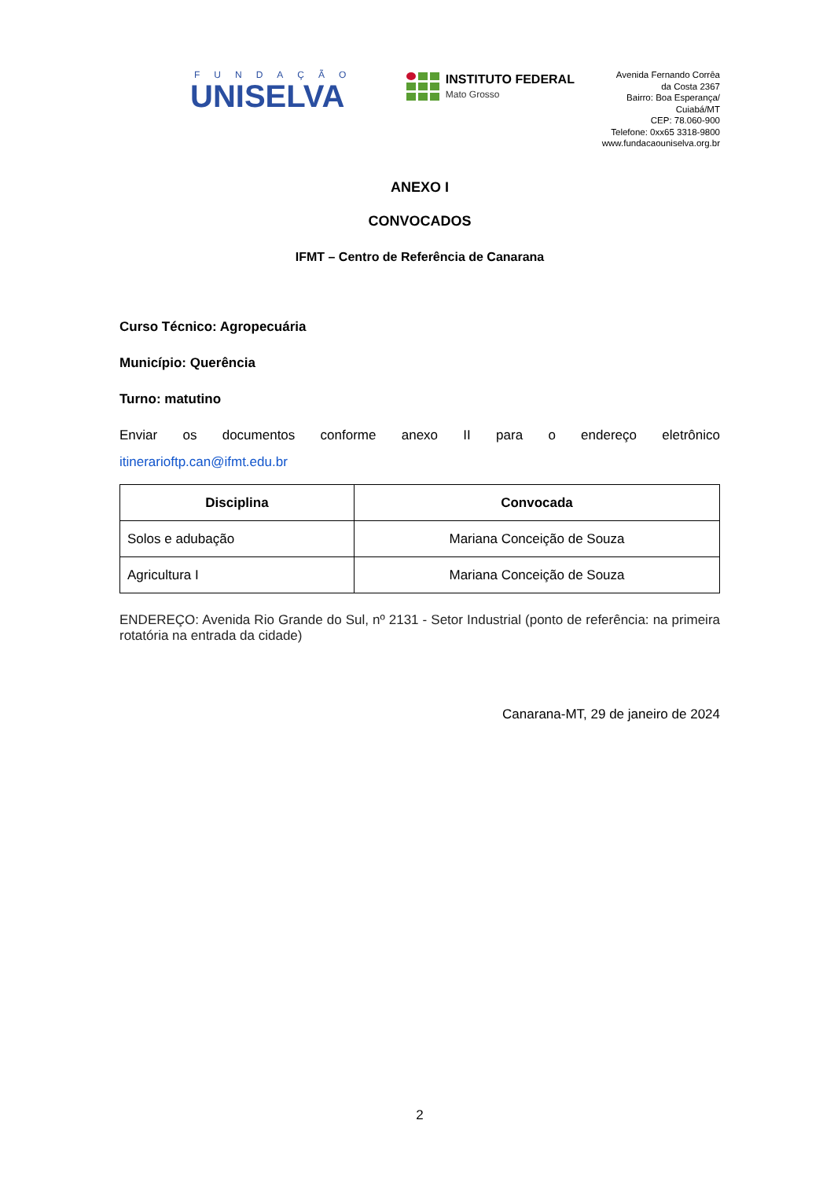FUNDAÇÃO
UNISELVA
INSTITUTO FEDERAL
Mato Grosso
Avenida Fernando Corrêa
da Costa 2367
Bairro: Boa Esperança/
Cuiabá/MT
CEP: 78.060-900
Telefone: 0xx65 3318-9800
www.fundacaouniselva.org.br
ANEXO I
CONVOCADOS
IFMT – Centro de Referência de Canarana
Curso Técnico: Agropecuária
Município: Querência
Turno: matutino
Enviar os documentos conforme anexo II para o endereço eletrônico
itinerarioftp.can@ifmt.edu.br
| Disciplina | Convocada |
| --- | --- |
| Solos e adubação | Mariana Conceição de Souza |
| Agricultura I | Mariana Conceição de Souza |
ENDEREÇO: Avenida Rio Grande do Sul, nº 2131 - Setor Industrial (ponto de referência: na primeira rotatória na entrada da cidade)
Canarana-MT, 29 de janeiro de 2024
2